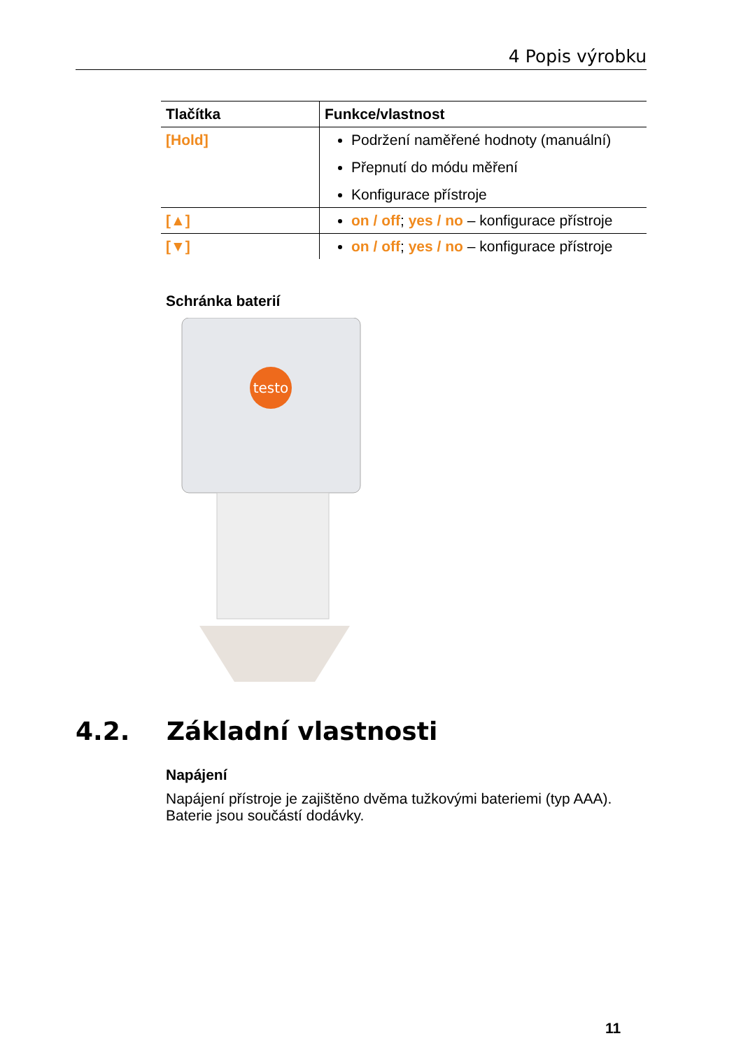4 Popis výrobku
| Tlačítka | Funkce/vlastnost |
| --- | --- |
| [Hold] | Podržení naměřené hodnoty (manuální) Přepnutí do módu měření Konfigurace přístroje |
| [▲] | on / off ; yes / no – konfigurace přístroje |
| [▼] | on / off ; yes / no – konfigurace přístroje |
Schránka baterií
testo
4.2. Základní vlastnosti
Napájení
Napájení přístroje je zajištěno dvěma tužkovými bateriemi (typ AAA). Baterie jsou součástí dodávky.
11